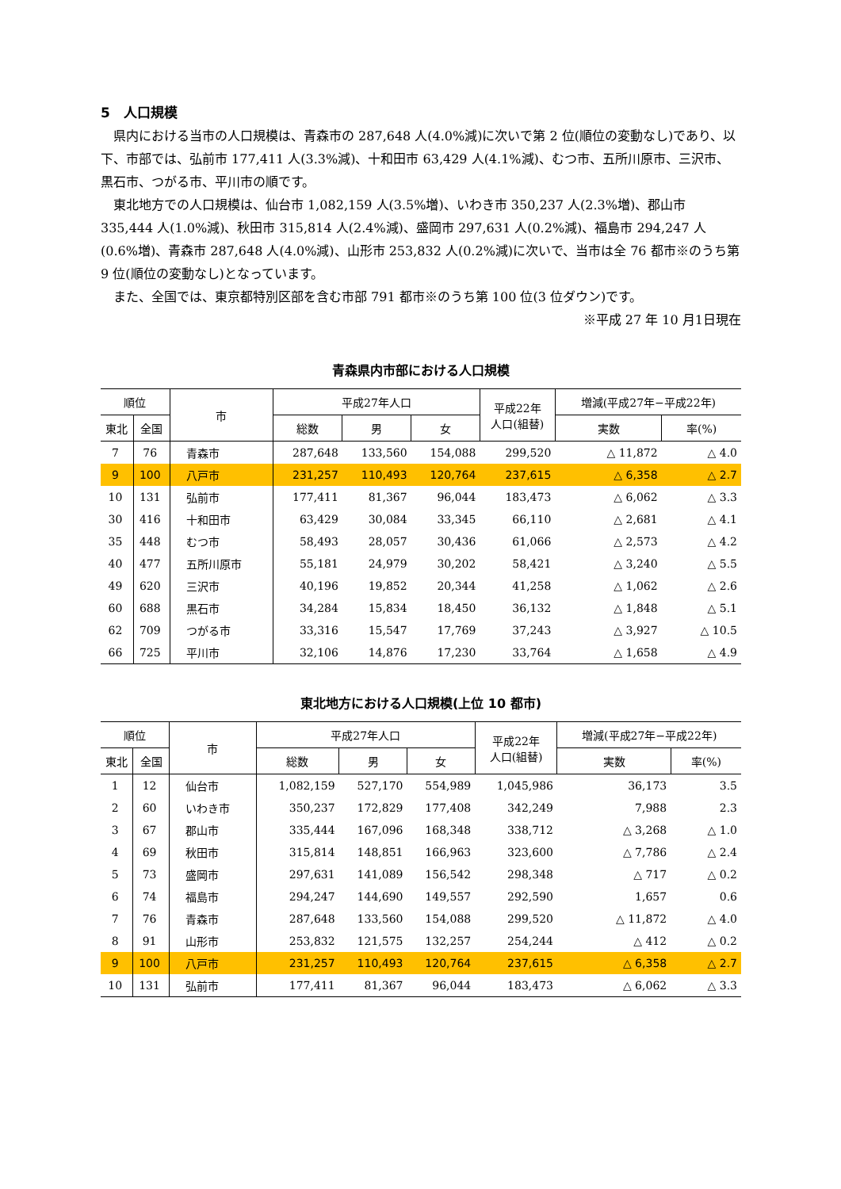5　人口規模
県内における当市の人口規模は、青森市の 287,648 人(4.0%減)に次いで第 2 位(順位の変動なし)であり、以下、市部では、弘前市 177,411 人(3.3%減)、十和田市 63,429 人(4.1%減)、むつ市、五所川原市、三沢市、黒石市、つがる市、平川市の順です。
東北地方での人口規模は、仙台市 1,082,159 人(3.5%増)、いわき市 350,237 人(2.3%増)、郡山市 335,444 人(1.0%減)、秋田市 315,814 人(2.4%減)、盛岡市 297,631 人(0.2%減)、福島市 294,247 人(0.6%増)、青森市 287,648 人(4.0%減)、山形市 253,832 人(0.2%減)に次いで、当市は全 76 都市※のうち第 9 位(順位の変動なし)となっています。
また、全国では、東京都特別区部を含む市部 791 都市※のうち第 100 位(3 位ダウン)です。
※平成 27 年 10 月1日現在
青森県内市部における人口規模
| 順位 | | 市 | 平成27年人口 | | | 平成22年 人口(組替) | 増減(平成27年−平成22年) | |
| --- | --- | --- | --- | --- | --- | --- | --- | --- |
| 東北 | 全国 | | 総数 | 男 | 女 | | 実数 | 率(%) |
| 7 | 76 | 青森市 | 287,648 | 133,560 | 154,088 | 299,520 | △ 11,872 | △ 4.0 |
| 9 | 100 | 八戸市 | 231,257 | 110,493 | 120,764 | 237,615 | △ 6,358 | △ 2.7 |
| 10 | 131 | 弘前市 | 177,411 | 81,367 | 96,044 | 183,473 | △ 6,062 | △ 3.3 |
| 30 | 416 | 十和田市 | 63,429 | 30,084 | 33,345 | 66,110 | △ 2,681 | △ 4.1 |
| 35 | 448 | むつ市 | 58,493 | 28,057 | 30,436 | 61,066 | △ 2,573 | △ 4.2 |
| 40 | 477 | 五所川原市 | 55,181 | 24,979 | 30,202 | 58,421 | △ 3,240 | △ 5.5 |
| 49 | 620 | 三沢市 | 40,196 | 19,852 | 20,344 | 41,258 | △ 1,062 | △ 2.6 |
| 60 | 688 | 黒石市 | 34,284 | 15,834 | 18,450 | 36,132 | △ 1,848 | △ 5.1 |
| 62 | 709 | つがる市 | 33,316 | 15,547 | 17,769 | 37,243 | △ 3,927 | △ 10.5 |
| 66 | 725 | 平川市 | 32,106 | 14,876 | 17,230 | 33,764 | △ 1,658 | △ 4.9 |
東北地方における人口規模(上位 10 都市)
| 順位 | | 市 | 平成27年人口 | | | 平成22年 人口(組替) | 増減(平成27年−平成22年) | |
| --- | --- | --- | --- | --- | --- | --- | --- | --- |
| 東北 | 全国 | | 総数 | 男 | 女 | | 実数 | 率(%) |
| 1 | 12 | 仙台市 | 1,082,159 | 527,170 | 554,989 | 1,045,986 | 36,173 | 3.5 |
| 2 | 60 | いわき市 | 350,237 | 172,829 | 177,408 | 342,249 | 7,988 | 2.3 |
| 3 | 67 | 郡山市 | 335,444 | 167,096 | 168,348 | 338,712 | △ 3,268 | △ 1.0 |
| 4 | 69 | 秋田市 | 315,814 | 148,851 | 166,963 | 323,600 | △ 7,786 | △ 2.4 |
| 5 | 73 | 盛岡市 | 297,631 | 141,089 | 156,542 | 298,348 | △ 717 | △ 0.2 |
| 6 | 74 | 福島市 | 294,247 | 144,690 | 149,557 | 292,590 | 1,657 | 0.6 |
| 7 | 76 | 青森市 | 287,648 | 133,560 | 154,088 | 299,520 | △ 11,872 | △ 4.0 |
| 8 | 91 | 山形市 | 253,832 | 121,575 | 132,257 | 254,244 | △ 412 | △ 0.2 |
| 9 | 100 | 八戸市 | 231,257 | 110,493 | 120,764 | 237,615 | △ 6,358 | △ 2.7 |
| 10 | 131 | 弘前市 | 177,411 | 81,367 | 96,044 | 183,473 | △ 6,062 | △ 3.3 |